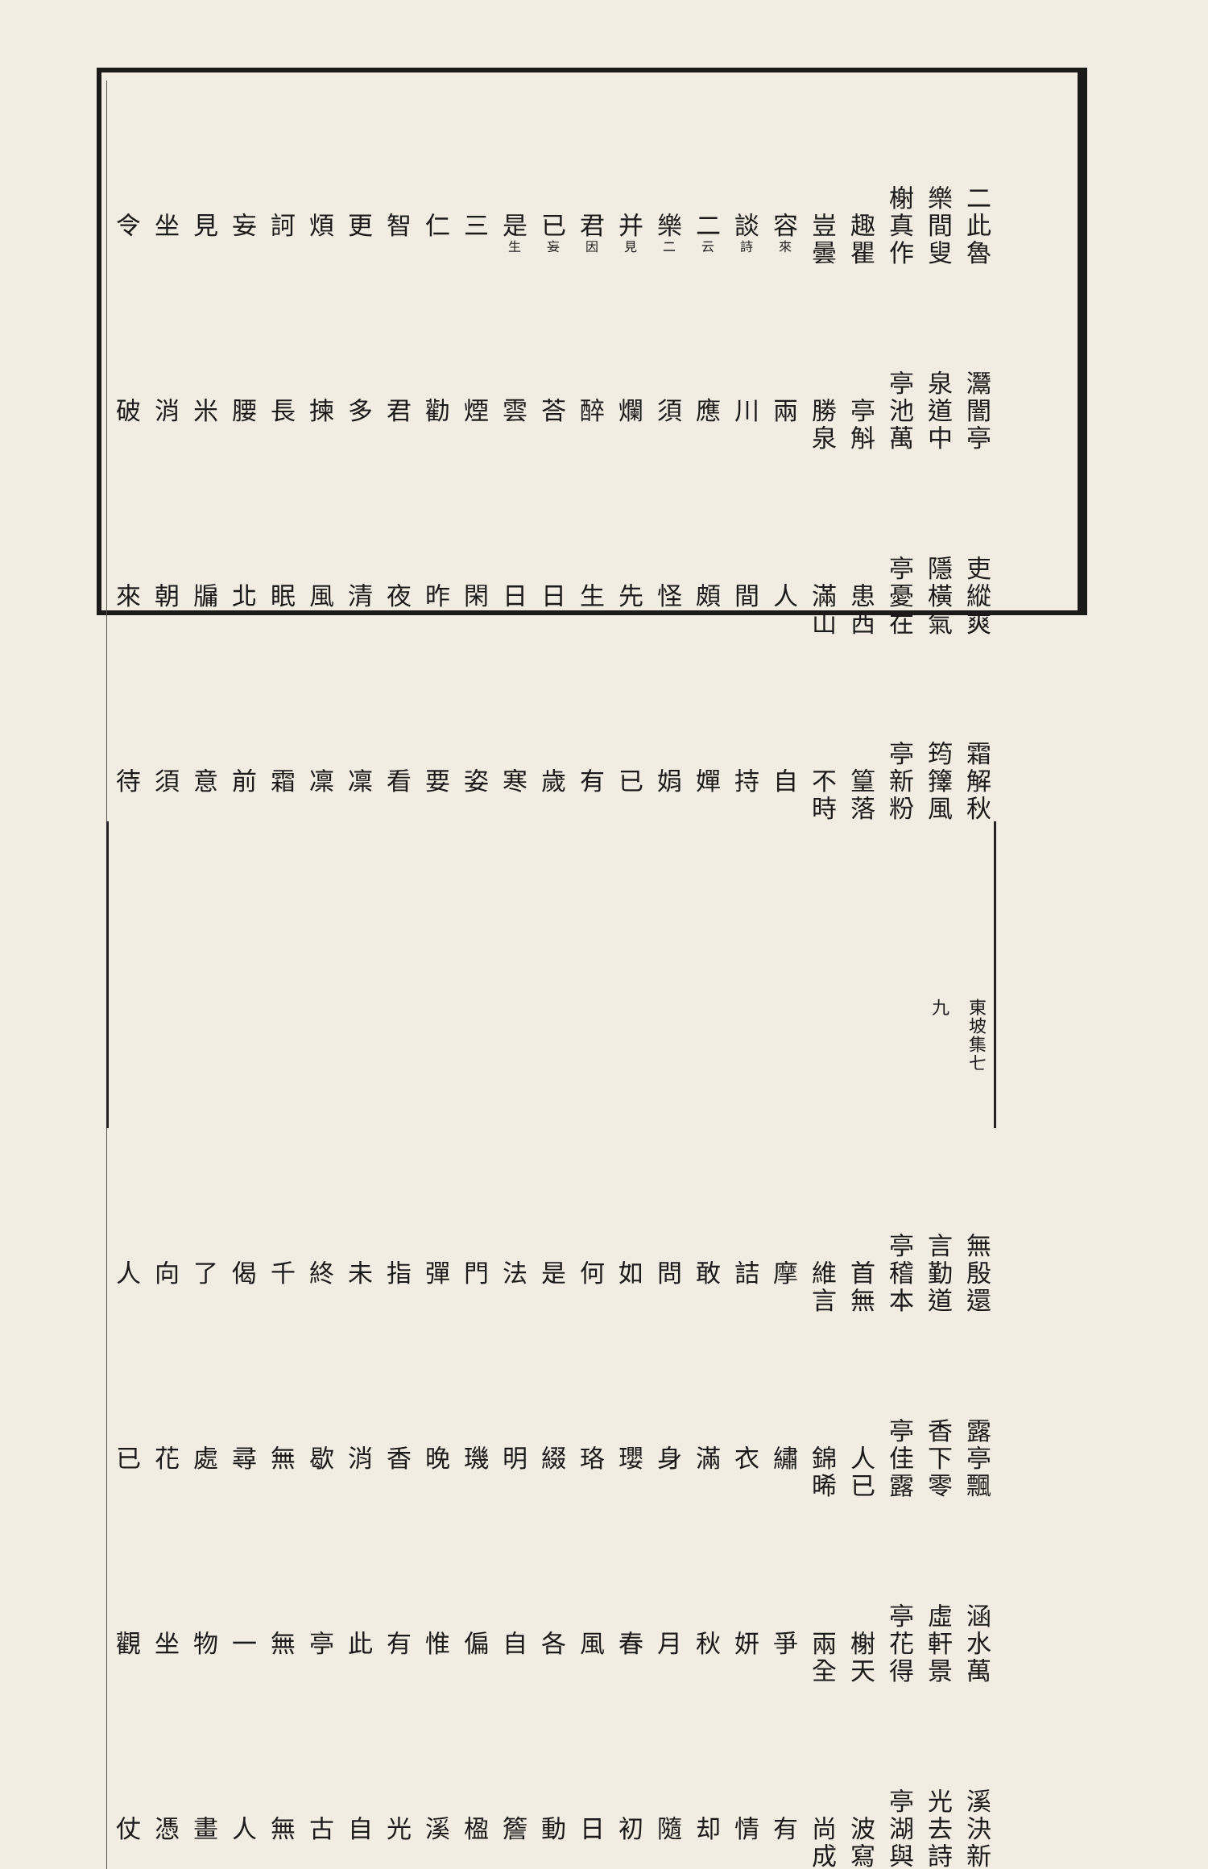二樂榭
此間真趣豈容談二樂并君已是三仁智更煩訶妄見坐令
魯叟作瞿曇來詩云二見因妄生
灊泉亭
闇道池亭勝兩川應須爛醉荅雲煙勸君多揀長腰米消破
亭中萬斛泉
吏隱亭
縱橫憂患滿人間頗怪先生日日閑昨夜清風眠北牖朝來
爽氣在西山
霜筠亭
解籜新篁不自持嬋娟已有歲寒姿要看凜凜霜前意須待
秋風粉落時
東坡集七　　　　　　九
無言亭
殷勤稽首維摩詰敢問如何是法門彈指未終千偈了向人
還道本無言
露香亭
亭下佳人錦繡衣滿身瓔珞綴明璣晚香消歇無尋處花已
飄零露已晞
涵虛亭
水軒花榭兩爭妍秋月春風各自偏惟有此亭無一物坐觀
萬景得天全
溪光亭
決去湖波尚有情却隨初日動簷楹溪光自古無人畫憑仗
新詩與寫成